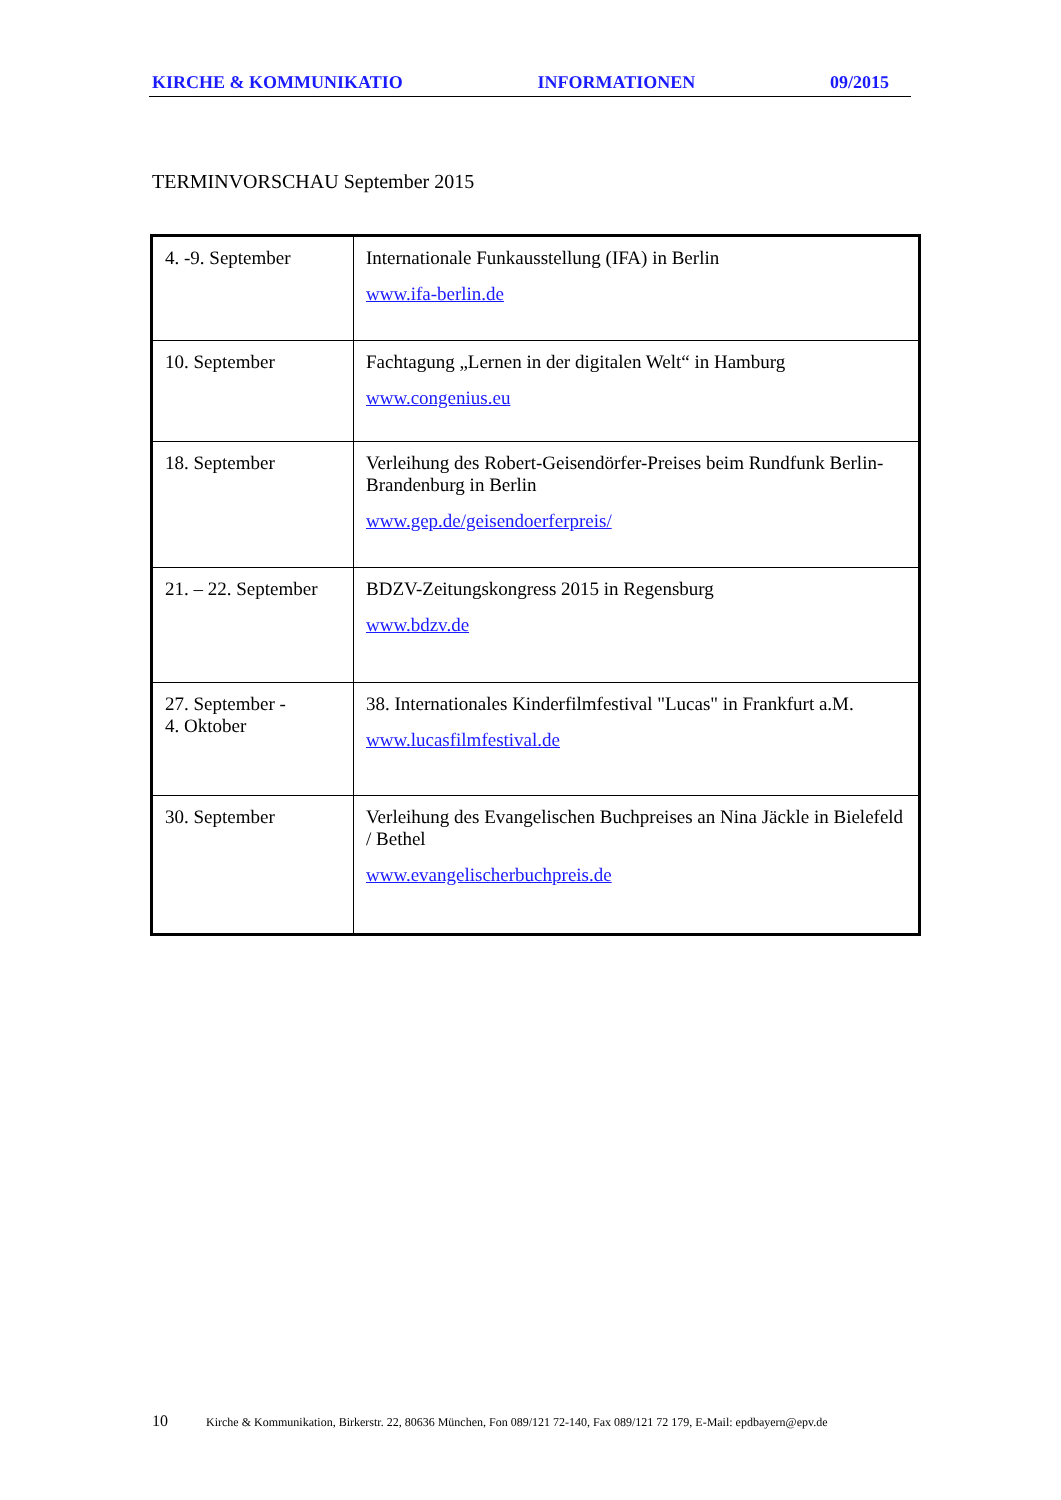KIRCHE & KOMMUNIKATIO INFORMATIONEN 09/2015
TERMINVORSCHAU September 2015
| 4. -9. September | Internationale Funkausstellung (IFA) in Berlin www.ifa-berlin.de |
| 10. September | Fachtagung „Lernen in der digitalen Welt“ in Hamburg www.congenius.eu |
| 18. September | Verleihung des Robert-Geisendörfer-Preises beim Rundfunk Berlin-Brandenburg in Berlin www.gep.de/geisendoerferpreis/ |
| 21. – 22. September | BDZV-Zeitungskongress 2015 in Regensburg www.bdzv.de |
| 27. September - 4. Oktober | 38. Internationales Kinderfilmfestival "Lucas" in Frankfurt a.M. www.lucasfilmfestival.de |
| 30. September | Verleihung des Evangelischen Buchpreises an Nina Jäckle in Bielefeld / Bethel www.evangelischerbuchpreis.de |
10 Kirche & Kommunikation, Birkerstr. 22, 80636 München, Fon 089/121 72-140, Fax 089/121 72 179, E-Mail: epdbayern@epv.de